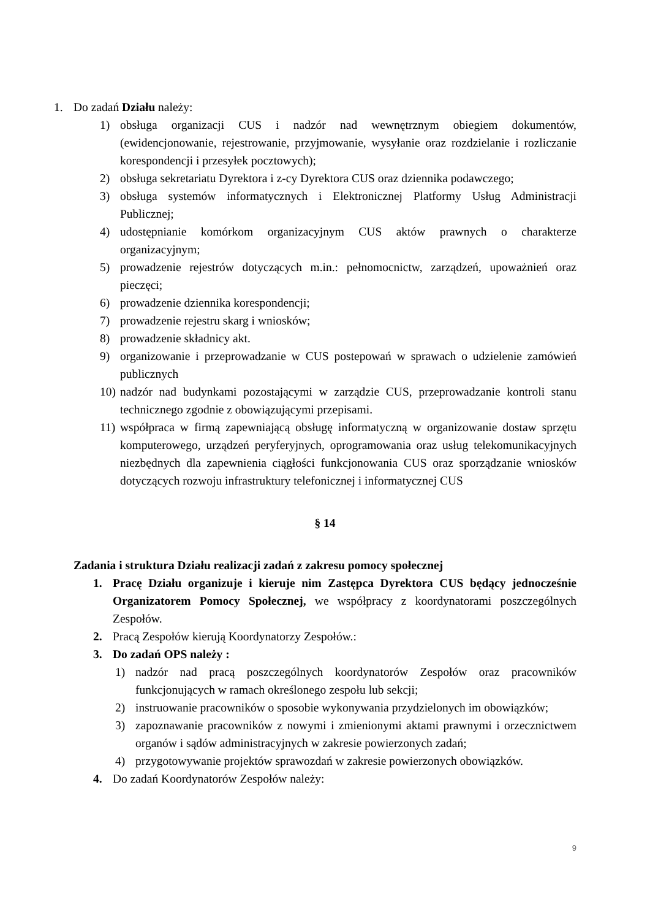1. Do zadań Działu należy:
1) obsługa organizacji CUS i nadzór nad wewnętrznym obiegiem dokumentów, (ewidencjonowanie, rejestrowanie, przyjmowanie, wysyłanie oraz rozdzielanie i rozliczanie korespondencji i przesyłek pocztowych);
2) obsługa sekretariatu Dyrektora i z-cy Dyrektora CUS oraz dziennika podawczego;
3) obsługa systemów informatycznych i Elektronicznej Platformy Usług Administracji Publicznej;
4) udostępnianie komórkom organizacyjnym CUS aktów prawnych o charakterze organizacyjnym;
5) prowadzenie rejestrów dotyczących m.in.: pełnomocnictw, zarządzeń, upoważnień oraz pieczęci;
6) prowadzenie dziennika korespondencji;
7) prowadzenie rejestru skarg i wniosków;
8) prowadzenie składnicy akt.
9) organizowanie i przeprowadzanie w CUS postepowań w sprawach o udzielenie zamówień publicznych
10) nadzór nad budynkami pozostającymi w zarządzie CUS, przeprowadzanie kontroli stanu technicznego zgodnie z obowiązującymi przepisami.
11) współpraca w firmą zapewniającą obsługę informatyczną w organizowanie dostaw sprzętu komputerowego, urządzeń peryferyjnych, oprogramowania oraz usług telekomunikacyjnych niezbędnych dla zapewnienia ciągłości funkcjonowania CUS oraz sporządzanie wniosków dotyczących rozwoju infrastruktury telefonicznej i informatycznej CUS
§ 14
Zadania i struktura Działu realizacji zadań z zakresu pomocy społecznej
1. Pracę Działu organizuje i kieruje nim Zastępca Dyrektora CUS będący jednocześnie Organizatorem Pomocy Społecznej, we współpracy z koordynatorami poszczególnych Zespołów.
2. Pracą Zespołów kierują Koordynatorzy Zespołów.:
3. Do zadań OPS należy :
1) nadzór nad pracą poszczególnych koordynatorów Zespołów oraz pracowników funkcjonujących w ramach określonego zespołu lub sekcji;
2) instruowanie pracowników o sposobie wykonywania przydzielonych im obowiązków;
3) zapoznawanie pracowników z nowymi i zmienionymi aktami prawnymi i orzecznictwem organów i sądów administracyjnych w zakresie powierzonych zadań;
4) przygotowywanie projektów sprawozdań w zakresie powierzonych obowiązków.
4. Do zadań Koordynatorów Zespołów należy:
9